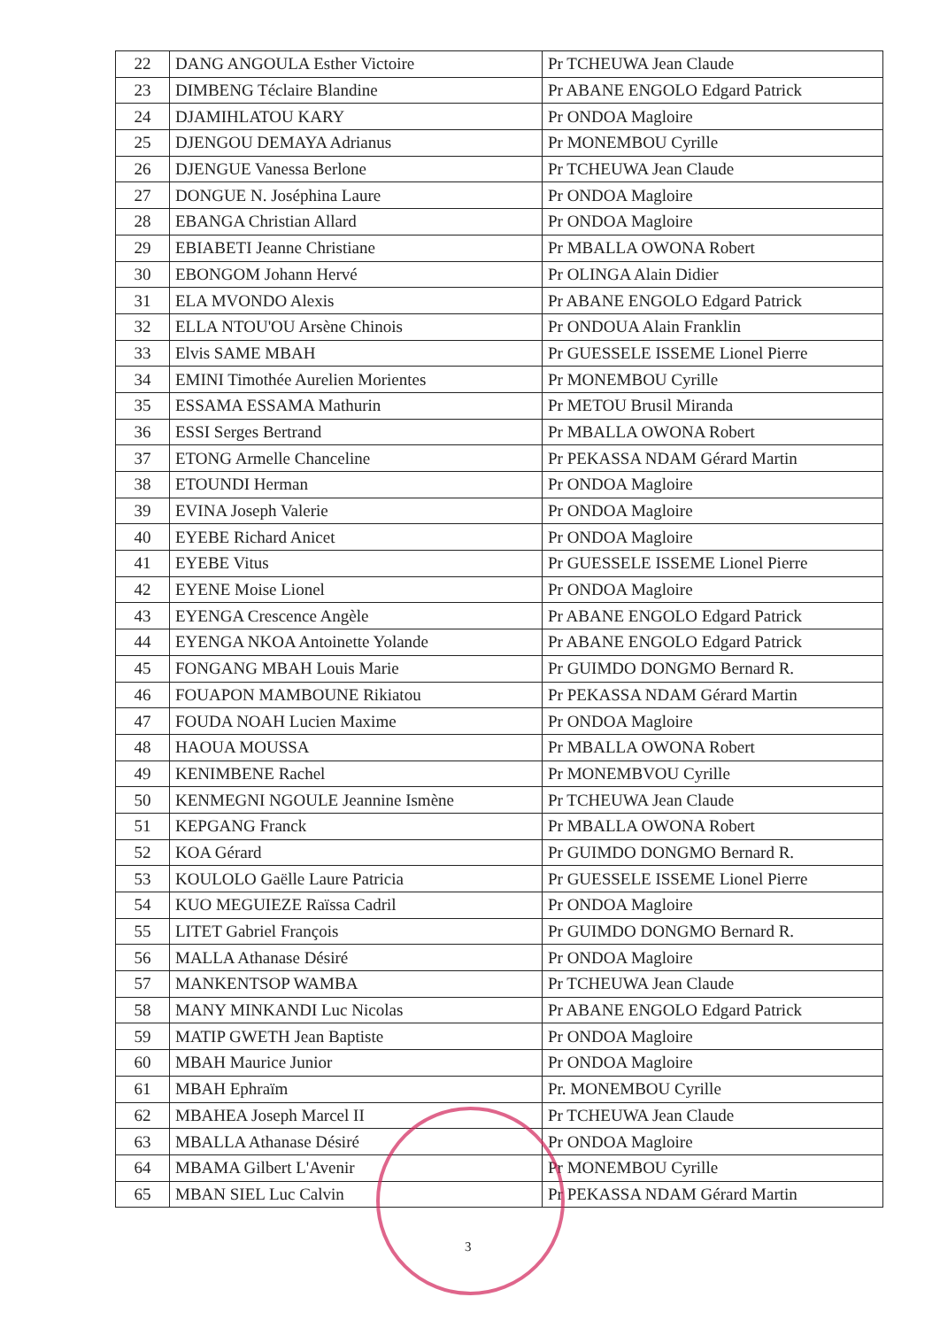| 22 | DANG ANGOULA Esther Victoire | Pr TCHEUWA Jean Claude |
| 23 | DIMBENG Téclaire Blandine | Pr ABANE ENGOLO Edgard Patrick |
| 24 | DJAMIHLATOU KARY | Pr ONDOA Magloire |
| 25 | DJENGOU DEMAYA Adrianus | Pr MONEMBOU Cyrille |
| 26 | DJENGUE Vanessa Berlone | Pr TCHEUWA Jean Claude |
| 27 | DONGUE N. Joséphina Laure | Pr ONDOA Magloire |
| 28 | EBANGA Christian Allard | Pr ONDOA Magloire |
| 29 | EBIABETI Jeanne Christiane | Pr MBALLA OWONA Robert |
| 30 | EBONGOM Johann Hervé | Pr OLINGA Alain Didier |
| 31 | ELA MVONDO Alexis | Pr ABANE ENGOLO Edgard Patrick |
| 32 | ELLA NTOU'OU Arsène Chinois | Pr ONDOUA Alain Franklin |
| 33 | Elvis SAME MBAH | Pr GUESSELE ISSEME Lionel Pierre |
| 34 | EMINI Timothée Aurelien Morientes | Pr MONEMBOU Cyrille |
| 35 | ESSAMA ESSAMA Mathurin | Pr METOU Brusil Miranda |
| 36 | ESSI Serges Bertrand | Pr MBALLA OWONA Robert |
| 37 | ETONG Armelle Chanceline | Pr PEKASSA NDAM Gérard Martin |
| 38 | ETOUNDI Herman | Pr ONDOA Magloire |
| 39 | EVINA Joseph Valerie | Pr ONDOA Magloire |
| 40 | EYEBE Richard Anicet | Pr ONDOA Magloire |
| 41 | EYEBE Vitus | Pr GUESSELE ISSEME Lionel Pierre |
| 42 | EYENE Moise Lionel | Pr ONDOA Magloire |
| 43 | EYENGA Crescence Angèle | Pr ABANE ENGOLO Edgard Patrick |
| 44 | EYENGA NKOA Antoinette Yolande | Pr ABANE ENGOLO Edgard Patrick |
| 45 | FONGANG MBAH Louis Marie | Pr GUIMDO DONGMO Bernard R. |
| 46 | FOUAPON MAMBOUNE Rikiatou | Pr PEKASSA NDAM Gérard Martin |
| 47 | FOUDA NOAH Lucien Maxime | Pr ONDOA Magloire |
| 48 | HAOUA MOUSSA | Pr MBALLA OWONA Robert |
| 49 | KENIMBENE Rachel | Pr MONEMBVOU Cyrille |
| 50 | KENMEGNI NGOULE Jeannine Ismène | Pr TCHEUWA Jean Claude |
| 51 | KEPGANG Franck | Pr MBALLA OWONA Robert |
| 52 | KOA Gérard | Pr GUIMDO DONGMO Bernard R. |
| 53 | KOULOLO Gaëlle Laure Patricia | Pr GUESSELE ISSEME Lionel Pierre |
| 54 | KUO MEGUIEZE Raïssa Cadril | Pr ONDOA Magloire |
| 55 | LITET Gabriel François | Pr GUIMDO DONGMO Bernard R. |
| 56 | MALLA Athanase Désiré | Pr ONDOA Magloire |
| 57 | MANKENTSOP WAMBA | Pr TCHEUWA Jean Claude |
| 58 | MANY MINKANDI Luc Nicolas | Pr ABANE ENGOLO Edgard Patrick |
| 59 | MATIP GWETH Jean Baptiste | Pr ONDOA Magloire |
| 60 | MBAH Maurice Junior | Pr ONDOA Magloire |
| 61 | MBAH Ephraïm | Pr. MONEMBOU Cyrille |
| 62 | MBAHEA Joseph Marcel II | Pr TCHEUWA Jean Claude |
| 63 | MBALLA Athanase Désiré | Pr ONDOA Magloire |
| 64 | MBAMA Gilbert L'Avenir | Pr MONEMBOU Cyrille |
| 65 | MBAN SIEL Luc Calvin | Pr PEKASSA NDAM Gérard Martin |
3